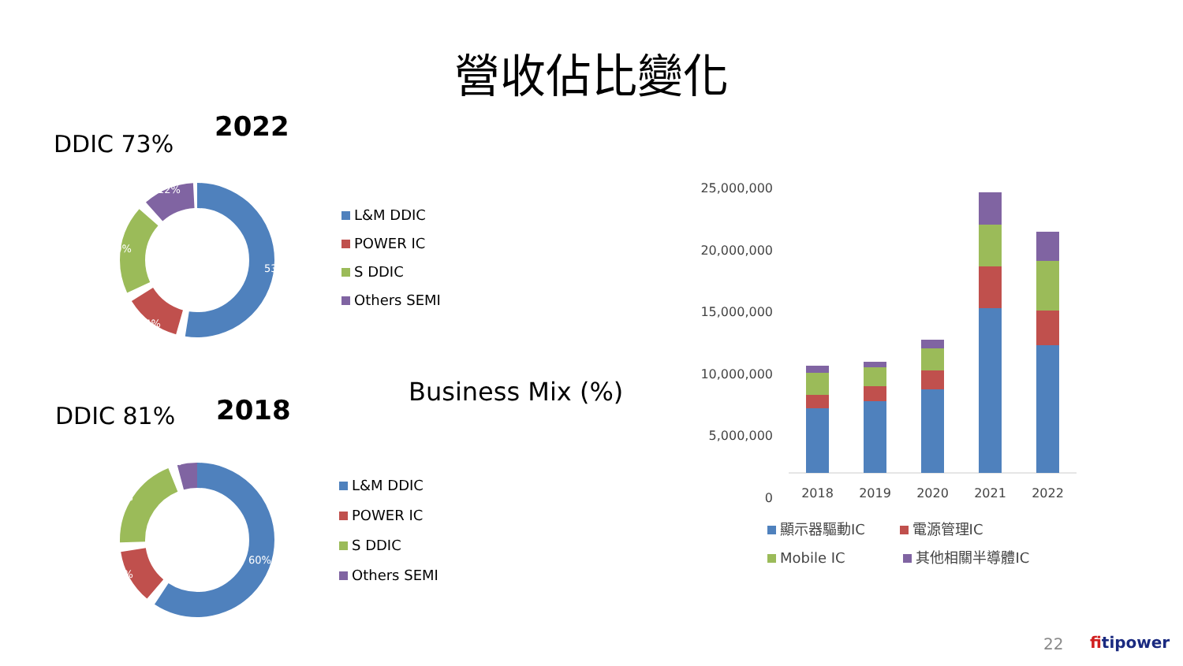營收佔比變化
DDIC 73%
2022
53%
14%
20%
12%
L&M DDIC
POWER IC
S DDIC
Others SEMI
Business Mix (%)
DDIC 81% 2018
60%
13%
21%
7%
L&M DDIC
POWER IC
S DDIC
Others SEMI
25,000,000
20,000,000
15,000,000
10,000,000
5,000,000
0
2018 2019 2020 2021 2022
顯示器驅動IC 電源管理IC
Mobile IC 其他相關半導體IC
22 fitipower